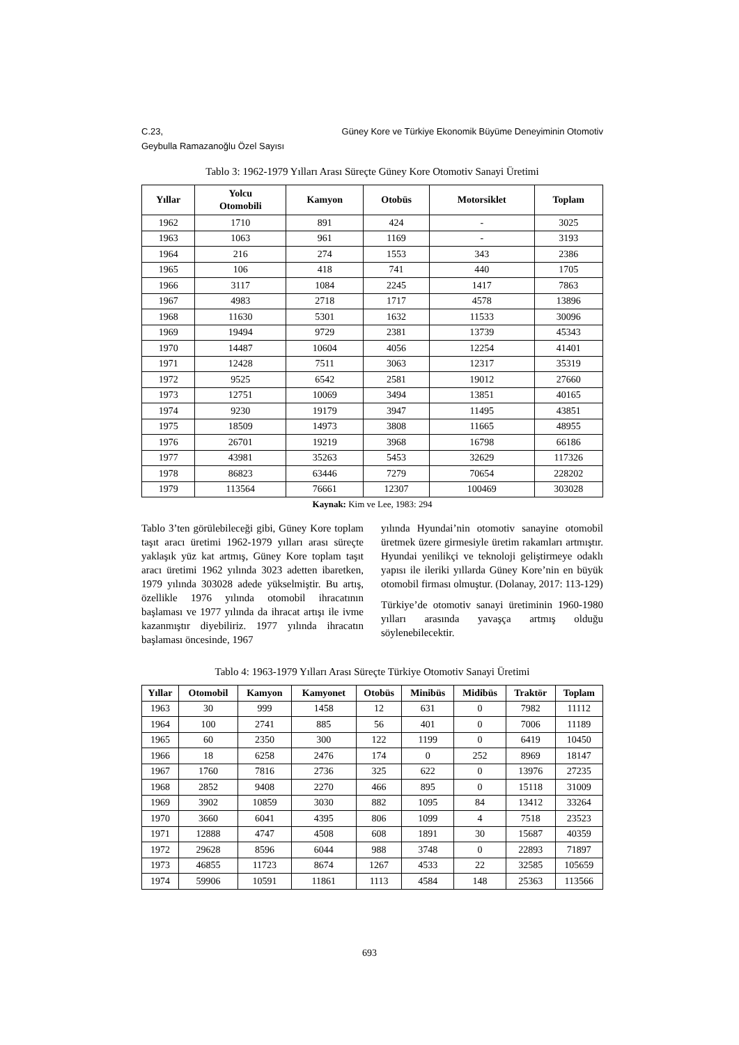C.23,
Geybulla Ramazanoğlu Özel Sayısı Güney Kore ve Türkiye Ekonomik Büyüme Deneyiminin Otomotiv
Tablo 3: 1962-1979 Yılları Arası Süreçte Güney Kore Otomotiv Sanayi Üretimi
| Yıllar | Yolcu Otomobili | Kamyon | Otobüs | Motorsiklet | Toplam |
| --- | --- | --- | --- | --- | --- |
| 1962 | 1710 | 891 | 424 | - | 3025 |
| 1963 | 1063 | 961 | 1169 | - | 3193 |
| 1964 | 216 | 274 | 1553 | 343 | 2386 |
| 1965 | 106 | 418 | 741 | 440 | 1705 |
| 1966 | 3117 | 1084 | 2245 | 1417 | 7863 |
| 1967 | 4983 | 2718 | 1717 | 4578 | 13896 |
| 1968 | 11630 | 5301 | 1632 | 11533 | 30096 |
| 1969 | 19494 | 9729 | 2381 | 13739 | 45343 |
| 1970 | 14487 | 10604 | 4056 | 12254 | 41401 |
| 1971 | 12428 | 7511 | 3063 | 12317 | 35319 |
| 1972 | 9525 | 6542 | 2581 | 19012 | 27660 |
| 1973 | 12751 | 10069 | 3494 | 13851 | 40165 |
| 1974 | 9230 | 19179 | 3947 | 11495 | 43851 |
| 1975 | 18509 | 14973 | 3808 | 11665 | 48955 |
| 1976 | 26701 | 19219 | 3968 | 16798 | 66186 |
| 1977 | 43981 | 35263 | 5453 | 32629 | 117326 |
| 1978 | 86823 | 63446 | 7279 | 70654 | 228202 |
| 1979 | 113564 | 76661 | 12307 | 100469 | 303028 |
Kaynak: Kim ve Lee, 1983: 294
Tablo 3’ten görülebileceği gibi, Güney Kore toplam taşıt aracı üretimi 1962-1979 yılları arası süreçte yaklaşık yüz kat artmış, Güney Kore toplam taşıt aracı üretimi 1962 yılında 3023 adetten ibaretken, 1979 yılında 303028 adede yükselmiştir. Bu artış, özellikle 1976 yılında otomobil ihracatının başlaması ve 1977 yılında da ihracat artışı ile ivme kazanmıştır diyebiliriz. 1977 yılında ihracatın başlaması öncesinde, 1967
yılında Hyundai’nin otomotiv sanayine otomobil üretmek üzere girmesiyle üretim rakamları artmıştır. Hyundai yenilikçi ve teknoloji geliştirmeye odaklı yapısı ile ileriki yıllarda Güney Kore’nin en büyük otomobil firması olmuştur. (Dolanay, 2017: 113-129)
Türkiye’de otomotiv sanayi üretiminin 1960-1980 yılları arasında yavaşça artmış olduğu söylenebilecektir.
Tablo 4: 1963-1979 Yılları Arası Süreçte Türkiye Otomotiv Sanayi Üretimi
| Yıllar | Otomobil | Kamyon | Kamyonet | Otobüs | Minibüs | Midibüs | Traktör | Toplam |
| --- | --- | --- | --- | --- | --- | --- | --- | --- |
| 1963 | 30 | 999 | 1458 | 12 | 631 | 0 | 7982 | 11112 |
| 1964 | 100 | 2741 | 885 | 56 | 401 | 0 | 7006 | 11189 |
| 1965 | 60 | 2350 | 300 | 122 | 1199 | 0 | 6419 | 10450 |
| 1966 | 18 | 6258 | 2476 | 174 | 0 | 252 | 8969 | 18147 |
| 1967 | 1760 | 7816 | 2736 | 325 | 622 | 0 | 13976 | 27235 |
| 1968 | 2852 | 9408 | 2270 | 466 | 895 | 0 | 15118 | 31009 |
| 1969 | 3902 | 10859 | 3030 | 882 | 1095 | 84 | 13412 | 33264 |
| 1970 | 3660 | 6041 | 4395 | 806 | 1099 | 4 | 7518 | 23523 |
| 1971 | 12888 | 4747 | 4508 | 608 | 1891 | 30 | 15687 | 40359 |
| 1972 | 29628 | 8596 | 6044 | 988 | 3748 | 0 | 22893 | 71897 |
| 1973 | 46855 | 11723 | 8674 | 1267 | 4533 | 22 | 32585 | 105659 |
| 1974 | 59906 | 10591 | 11861 | 1113 | 4584 | 148 | 25363 | 113566 |
693